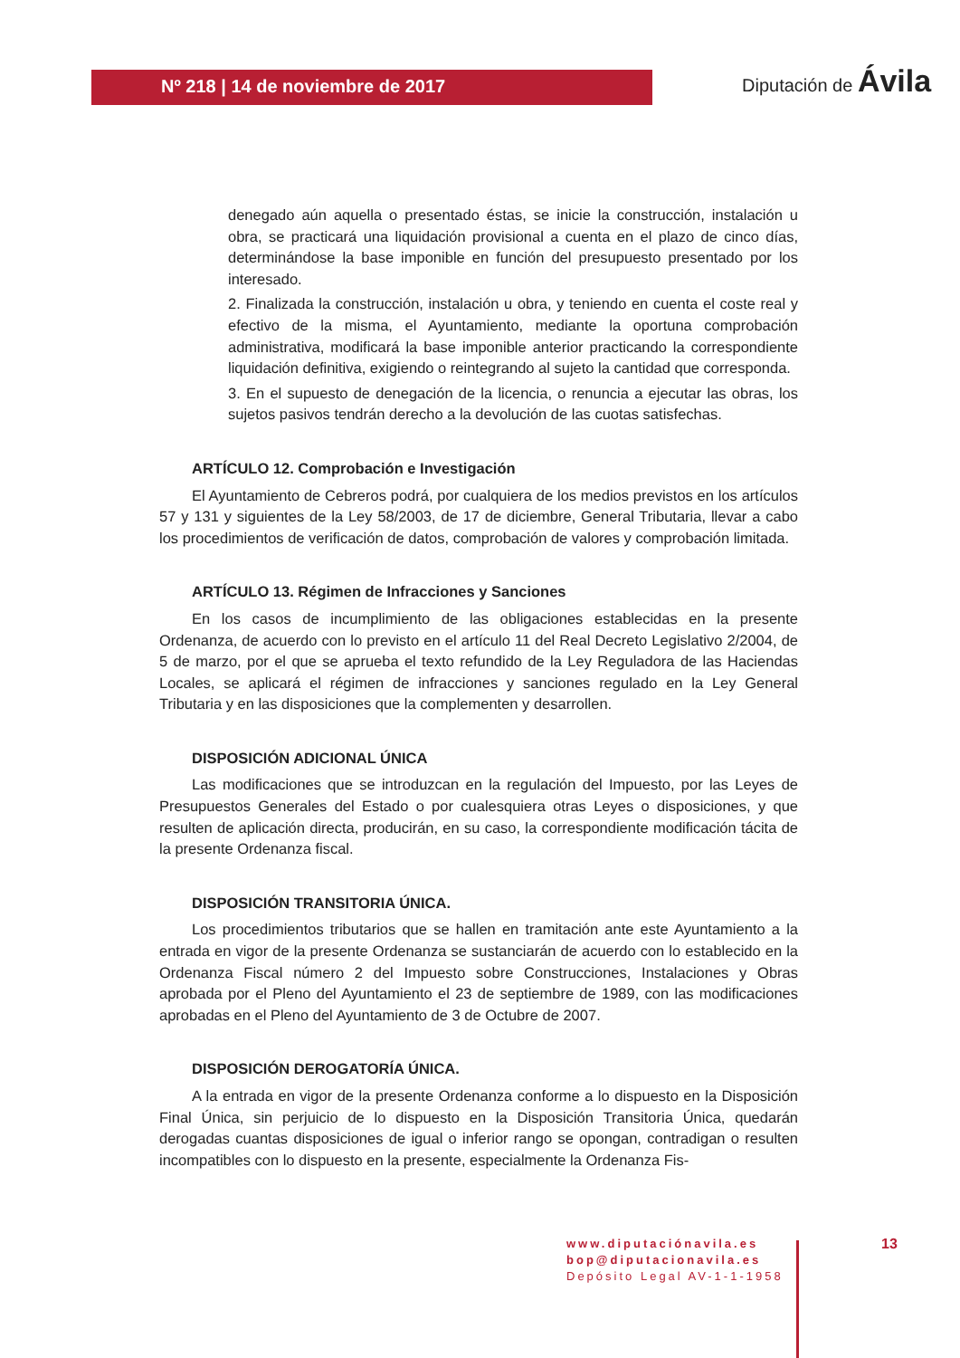Nº 218 | 14 de noviembre de 2017
Diputación de Ávila
denegado aún aquella o presentado éstas, se inicie la construcción, instalación u obra, se practicará una liquidación provisional a cuenta en el plazo de cinco días, determinándose la base imponible en función del presupuesto presentado por los interesado.
2. Finalizada la construcción, instalación u obra, y teniendo en cuenta el coste real y efectivo de la misma, el Ayuntamiento, mediante la oportuna comprobación administrativa, modificará la base imponible anterior practicando la correspondiente liquidación definitiva, exigiendo o reintegrando al sujeto la cantidad que corresponda.
3. En el supuesto de denegación de la licencia, o renuncia a ejecutar las obras, los sujetos pasivos tendrán derecho a la devolución de las cuotas satisfechas.
ARTÍCULO 12. Comprobación e Investigación
El Ayuntamiento de Cebreros podrá, por cualquiera de los medios previstos en los artículos 57 y 131 y siguientes de la Ley 58/2003, de 17 de diciembre, General Tributaria, llevar a cabo los procedimientos de verificación de datos, comprobación de valores y comprobación limitada.
ARTÍCULO 13. Régimen de Infracciones y Sanciones
En los casos de incumplimiento de las obligaciones establecidas en la presente Ordenanza, de acuerdo con lo previsto en el artículo 11 del Real Decreto Legislativo 2/2004, de 5 de marzo, por el que se aprueba el texto refundido de la Ley Reguladora de las Haciendas Locales, se aplicará el régimen de infracciones y sanciones regulado en la Ley General Tributaria y en las disposiciones que la complementen y desarrollen.
DISPOSICIÓN ADICIONAL ÚNICA
Las modificaciones que se introduzcan en la regulación del Impuesto, por las Leyes de Presupuestos Generales del Estado o por cualesquiera otras Leyes o disposiciones, y que resulten de aplicación directa, producirán, en su caso, la correspondiente modificación tácita de la presente Ordenanza fiscal.
DISPOSICIÓN TRANSITORIA ÚNICA.
Los procedimientos tributarios que se hallen en tramitación ante este Ayuntamiento a la entrada en vigor de la presente Ordenanza se sustanciarán de acuerdo con lo establecido en la Ordenanza Fiscal número 2 del Impuesto sobre Construcciones, Instalaciones y Obras aprobada por el Pleno del Ayuntamiento el 23 de septiembre de 1989, con las modificaciones aprobadas en el Pleno del Ayuntamiento de 3 de Octubre de 2007.
DISPOSICIÓN DEROGATORÍA ÚNICA.
A la entrada en vigor de la presente Ordenanza conforme a lo dispuesto en la Disposición Final Única, sin perjuicio de lo dispuesto en la Disposición Transitoria Única, quedarán derogadas cuantas disposiciones de igual o inferior rango se opongan, contradigan o resulten incompatibles con lo dispuesto en la presente, especialmente la Ordenanza Fis-
www.diputaciónavila.es
bop@diputacionavila.es
Depósito Legal AV-1-1-1958
13